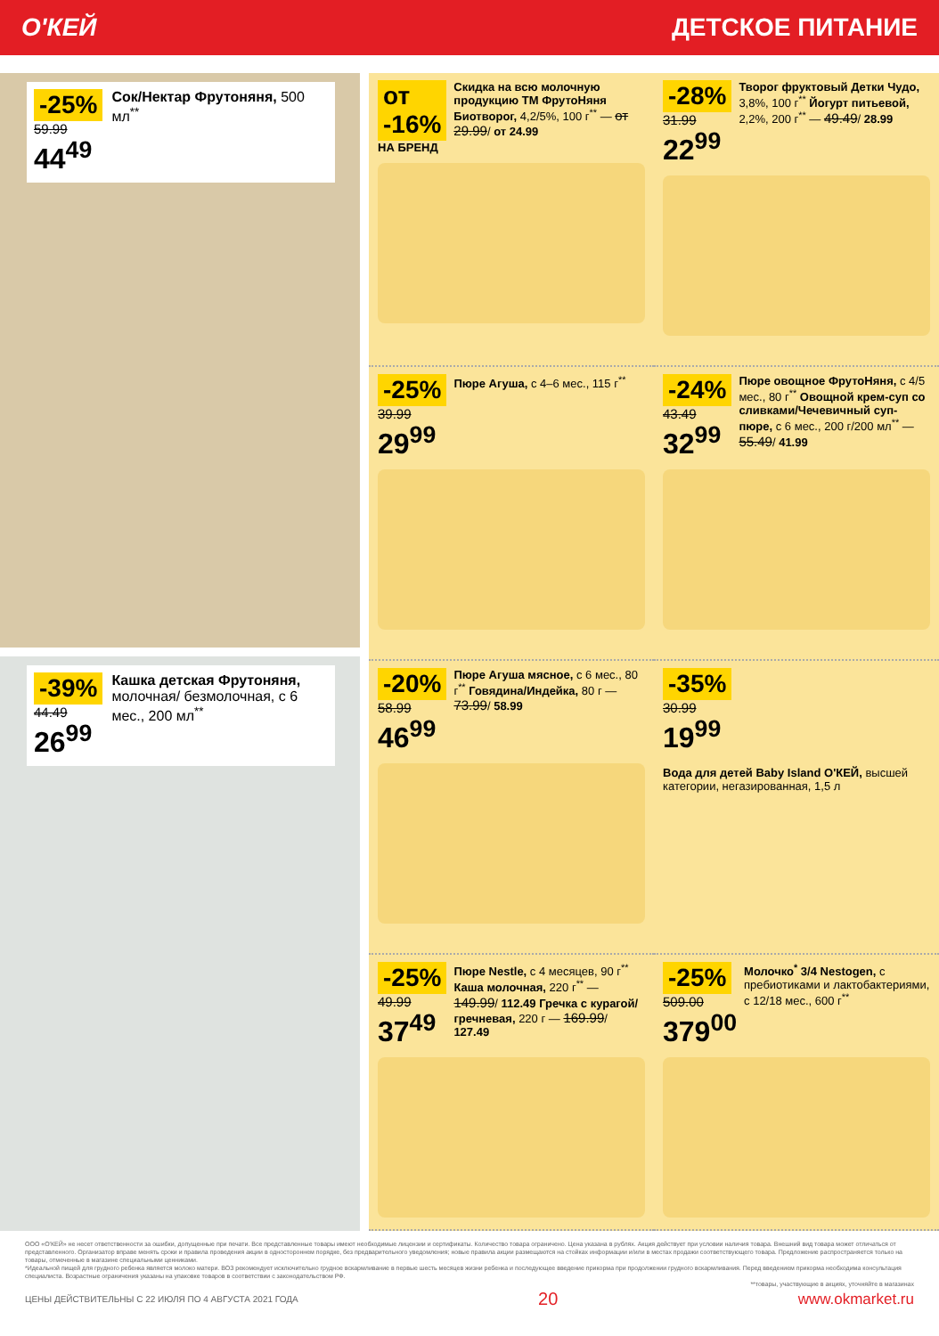О'КЕЙ ДЕТСКОЕ ПИТАНИЕ
-25%
59.99
44<sup>49</sup>
Сок/Нектар Фрутоняня, 500 мл<sup>**</sup>
-39%
44.49
26<sup>99</sup>
Кашка детская Фрутоняня, молочная/ безмолочная, с 6 мес., 200 мл<sup>**</sup>
от -16%
НА БРЕНД
Скидка на всю молочную продукцию ТМ ФрутоНяня Биотворог, 4,2/5%, 100 г<sup>**</sup> — от 29.99/ от 24.99
-28%
31.99
22<sup>99</sup>
Творог фруктовый Детки Чудо, 3,8%, 100 г<sup>**</sup> Йогурт питьевой, 2,2%, 200 г<sup>**</sup> — 49.49/ 28.99
-25%
39.99
29<sup>99</sup>
Пюре Агуша, с 4–6 мес., 115 г<sup>**</sup>
-24%
43.49
32<sup>99</sup>
Пюре овощное ФрутоНяня, с 4/5 мес., 80 г<sup>**</sup> Овощной крем-суп со сливками/Чечевичный суп-пюре, с 6 мес., 200 г/200 мл<sup>**</sup> — 55.49/ 41.99
-20%
58.99
46<sup>99</sup>
Пюре Агуша мясное, с 6 мес., 80 г<sup>**</sup> Говядина/Индейка, 80 г — 73.99/ 58.99
-35%
30.99
19<sup>99</sup>
Вода для детей Baby Island О'КЕЙ, высшей категории, негазированная, 1,5 л
-25%
49.99
37<sup>49</sup>
Пюре Nestle, с 4 месяцев, 90 г<sup>**</sup> Каша молочная, 220 г<sup>**</sup> — 149.99/ 112.49 Гречка с курагой/гречневая, 220 г — 169.99/ 127.49
-25%
509.00
379<sup>00</sup>
Молочко<sup>*</sup> 3/4 Nestogen, с пребиотиками и лактобактериями, с 12/18 мес., 600 г<sup>**</sup>
ООО «О'КЕЙ» не несет ответственности за ошибки, допущенные при печати. Все представленные товары имеют необходимые лицензии и сертификаты. Количество товара ограничено. Цена указана в рублях. Акция действует при условии наличия товара. Внешний вид товара может отличаться от представленного. Организатор вправе менять сроки и правила проведения акции в одностороннем порядке, без предварительного уведомления; новые правила акции размещаются на стойках информации и/или в местах продажи соответствующего товара. Предложение распространяется только на товары, отмеченные в магазине специальными ценниками.
*Идеальной пищей для грудного ребенка является молоко матери. ВОЗ рекомендует исключительно грудное вскармливание в первые шесть месяцев жизни ребенка и последующее введение прикорма при продолжении грудного вскармливания. Перед введением прикорма необходима консультация специалиста. Возрастные ограничения указаны на упаковке товаров в соответствии с законодательством РФ.
**товары, участвующие в акциях, уточняйте в магазинах
ЦЕНЫ ДЕЙСТВИТЕЛЬНЫ С 22 ИЮЛЯ ПО 4 АВГУСТА 2021 ГОДА 20 www.okmarket.ru